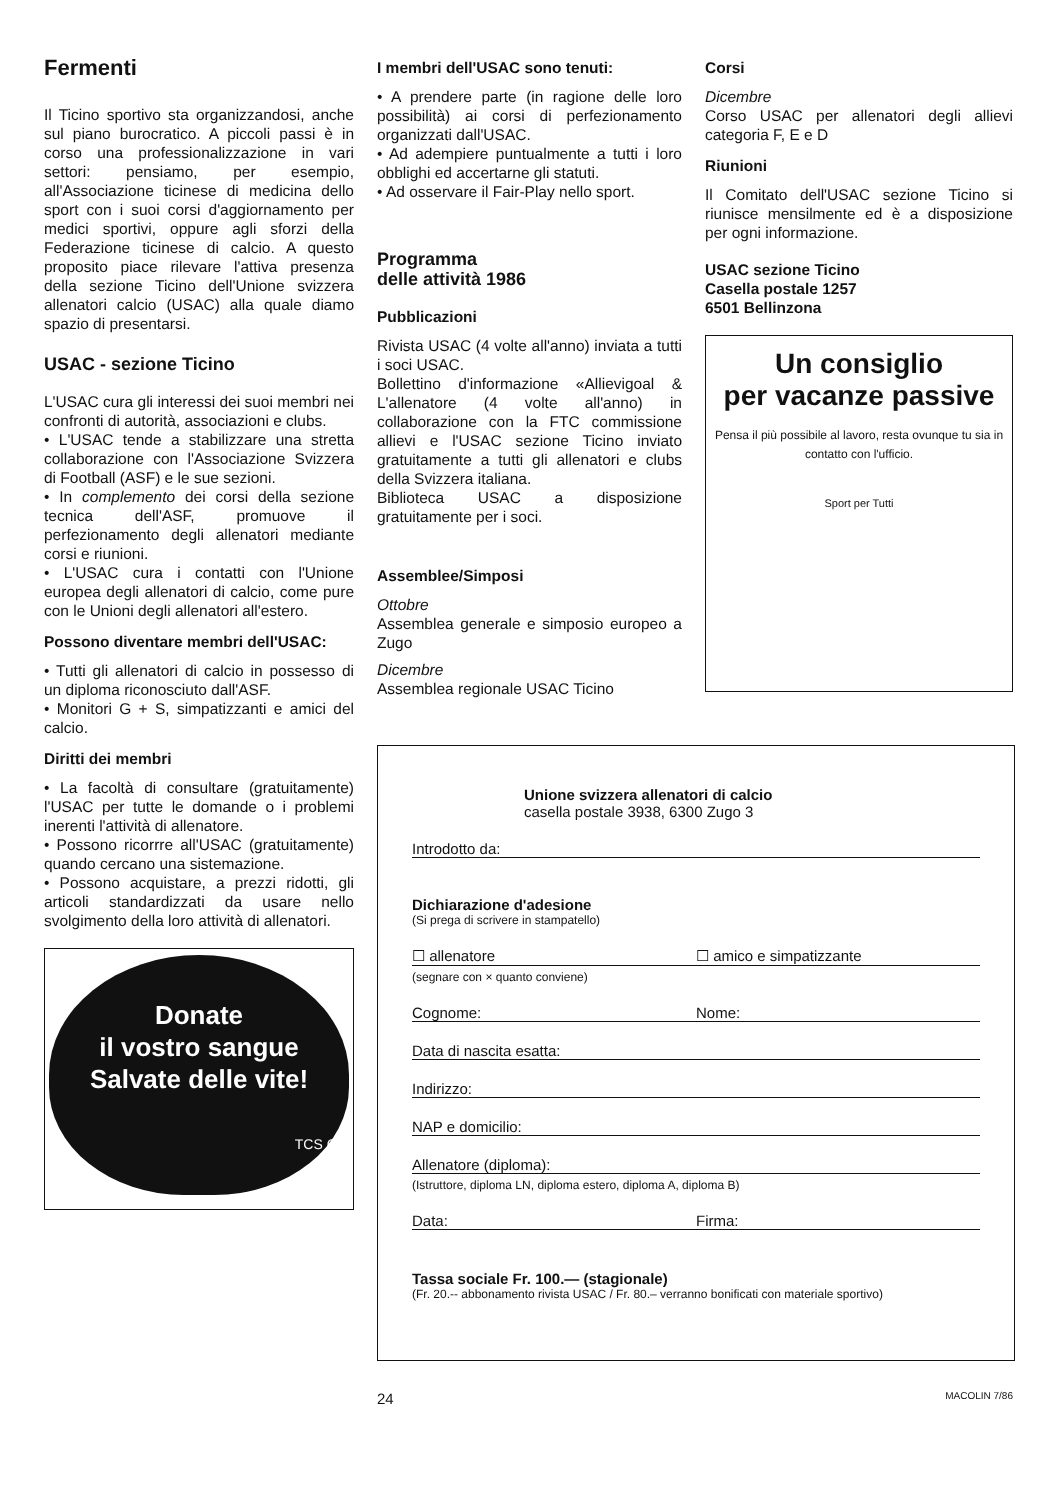Fermenti
Il Ticino sportivo sta organizzandosi, anche sul piano burocratico. A piccoli passi è in corso una professionalizzazione in vari settori: pensiamo, per esempio, all'Associazione ticinese di medicina dello sport con i suoi corsi d'aggiornamento per medici sportivi, oppure agli sforzi della Federazione ticinese di calcio. A questo proposito piace rilevare l'attiva presenza della sezione Ticino dell'Unione svizzera allenatori calcio (USAC) alla quale diamo spazio di presentarsi.
USAC - sezione Ticino
L'USAC cura gli interessi dei suoi membri nei confronti di autorità, associazioni e clubs.
• L'USAC tende a stabilizzare una stretta collaborazione con l'Associazione Svizzera di Football (ASF) e le sue sezioni.
• In complemento dei corsi della sezione tecnica dell'ASF, promuove il perfezionamento degli allenatori mediante corsi e riunioni.
• L'USAC cura i contatti con l'Unione europea degli allenatori di calcio, come pure con le Unioni degli allenatori all'estero.
Possono diventare membri dell'USAC:
• Tutti gli allenatori di calcio in possesso di un diploma riconosciuto dall'ASF.
• Monitori G + S, simpatizzanti e amici del calcio.
Diritti dei membri
• La facoltà di consultare (gratuitamente) l'USAC per tutte le domande o i problemi inerenti l'attività di allenatore.
• Possono ricorrre all'USAC (gratuitamente) quando cercano una sistemazione.
• Possono acquistare, a prezzi ridotti, gli articoli standardizzati da usare nello svolgimento della loro attività di allenatori.
Donate
il vostro sangue
Salvate delle vite!
TCS C+
I membri dell'USAC sono tenuti:
• A prendere parte (in ragione delle loro possibilità) ai corsi di perfezionamento organizzati dall'USAC.
• Ad adempiere puntualmente a tutti i loro obblighi ed accertarne gli statuti.
• Ad osservare il Fair-Play nello sport.
Programma
delle attività 1986
Pubblicazioni
Rivista USAC (4 volte all'anno) inviata a tutti i soci USAC.
Bollettino d'informazione «Allievigoal & L'allenatore (4 volte all'anno) in collaborazione con la FTC commissione allievi e l'USAC sezione Ticino inviato gratuitamente a tutti gli allenatori e clubs della Svizzera italiana.
Biblioteca USAC a disposizione gratuitamente per i soci.
Assemblee/Simposi
Ottobre
Assemblea generale e simposio europeo a Zugo
Dicembre
Assemblea regionale USAC Ticino
Corsi
Dicembre
Corso USAC per allenatori degli allievi categoria F, E e D
Riunioni
Il Comitato dell'USAC sezione Ticino si riunisce mensilmente ed è a disposizione per ogni informazione.
USAC sezione Ticino
Casella postale 1257
6501 Bellinzona
Un consiglio
per vacanze passive
Pensa il più possibile al lavoro, resta ovunque tu sia in contatto con l'ufficio.
Sport per Tutti
Unione svizzera allenatori di calcio
casella postale 3938, 6300 Zugo 3
Introdotto da:
Dichiarazione d'adesione
(Si prega di scrivere in stampatello)
☐ allenatore ☐ amico e simpatizzante
(segnare con × quanto conviene)
Cognome: Nome:
Data di nascita esatta:
Indirizzo:
NAP e domicilio:
Allenatore (diploma):
(Istruttore, diploma LN, diploma estero, diploma A, diploma B)
Data: Firma:
Tassa sociale Fr. 100.— (stagionale)
(Fr. 20.-- abbonamento rivista USAC / Fr. 80.– verranno bonificati con materiale sportivo)
24 MACOLIN 7/86